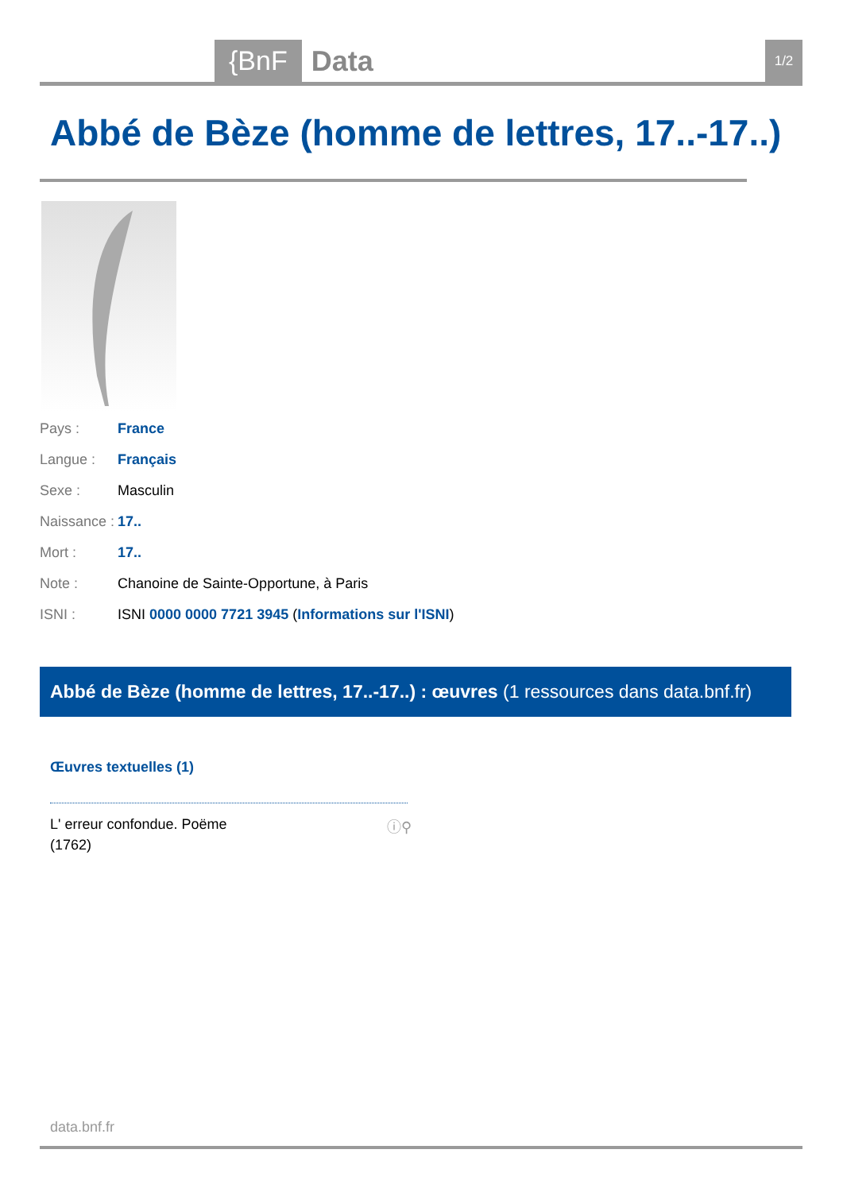{BnF Data 1/2
Abbé de Bèze (homme de lettres, 17..-17..)
Pays : France
Langue : Français
Sexe : Masculin
Naissance : 17..
Mort : 17..
Note : Chanoine de Sainte-Opportune, à Paris
ISNI : ISNI 0000 0000 7721 3945 (Informations sur l'ISNI)
Abbé de Bèze (homme de lettres, 17..-17..) : œuvres (1 ressources dans data.bnf.fr)
Œuvres textuelles (1)
L' erreur confondue. Poëme
(1762)
ⓘ⚲
data.bnf.fr